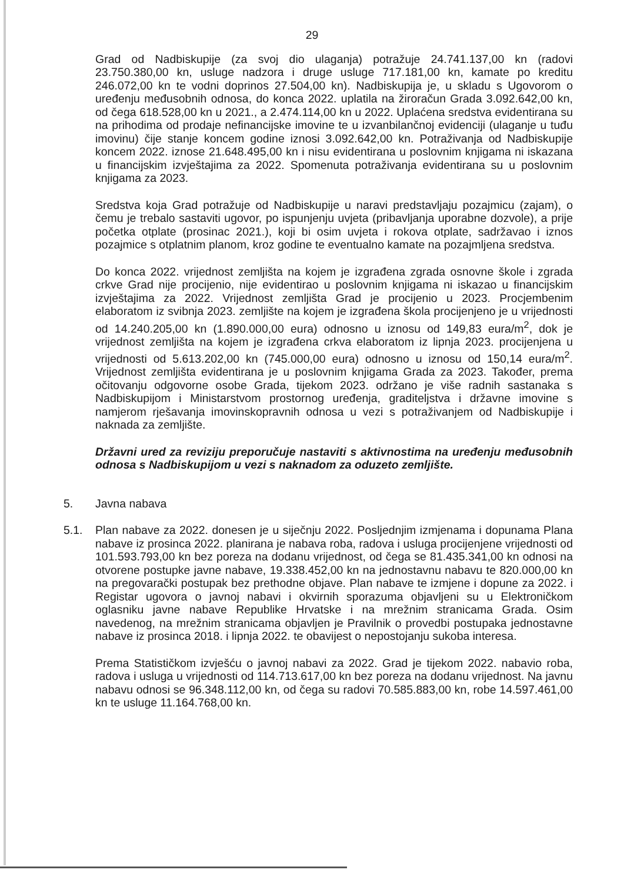29
Grad od Nadbiskupije (za svoj dio ulaganja) potražuje 24.741.137,00 kn (radovi 23.750.380,00 kn, usluge nadzora i druge usluge 717.181,00 kn, kamate po kreditu 246.072,00 kn te vodni doprinos 27.504,00 kn). Nadbiskupija je, u skladu s Ugovorom o uređenju međusobnih odnosa, do konca 2022. uplatila na žiroračun Grada 3.092.642,00 kn, od čega 618.528,00 kn u 2021., a 2.474.114,00 kn u 2022. Uplaćena sredstva evidentirana su na prihodima od prodaje nefinancijske imovine te u izvanbilančnoj evidenciji (ulaganje u tuđu imovinu) čije stanje koncem godine iznosi 3.092.642,00 kn. Potraživanja od Nadbiskupije koncem 2022. iznose 21.648.495,00 kn i nisu evidentirana u poslovnim knjigama ni iskazana u financijskim izvještajima za 2022. Spomenuta potraživanja evidentirana su u poslovnim knjigama za 2023.
Sredstva koja Grad potražuje od Nadbiskupije u naravi predstavljaju pozajmicu (zajam), o čemu je trebalo sastaviti ugovor, po ispunjenju uvjeta (pribavljanja uporabne dozvole), a prije početka otplate (prosinac 2021.), koji bi osim uvjeta i rokova otplate, sadržavao i iznos pozajmice s otplatnim planom, kroz godine te eventualno kamate na pozajmljena sredstva.
Do konca 2022. vrijednost zemljišta na kojem je izgrađena zgrada osnovne škole i zgrada crkve Grad nije procijenio, nije evidentirao u poslovnim knjigama ni iskazao u financijskim izvještajima za 2022. Vrijednost zemljišta Grad je procijenio u 2023. Procjembenim elaboratom iz svibnja 2023. zemljište na kojem je izgrađena škola procijenjeno je u vrijednosti od 14.240.205,00 kn (1.890.000,00 eura) odnosno u iznosu od 149,83 eura/m<sup>2</sup>, dok je vrijednost zemljišta na kojem je izgrađena crkva elaboratom iz lipnja 2023. procijenjena u vrijednosti od 5.613.202,00 kn (745.000,00 eura) odnosno u iznosu od 150,14 eura/m<sup>2</sup>. Vrijednost zemljišta evidentirana je u poslovnim knjigama Grada za 2023. Također, prema očitovanju odgovorne osobe Grada, tijekom 2023. održano je više radnih sastanaka s Nadbiskupijom i Ministarstvom prostornog uređenja, graditeljstva i državne imovine s namjerom rješavanja imovinskopravnih odnosa u vezi s potraživanjem od Nadbiskupije i naknada za zemljište.
Državni ured za reviziju preporučuje nastaviti s aktivnostima na uređenju međusobnih odnosa s Nadbiskupijom u vezi s naknadom za oduzeto zemljište.
5. Javna nabava
5.1. Plan nabave za 2022. donesen je u siječnju 2022. Posljednjim izmjenama i dopunama Plana nabave iz prosinca 2022. planirana je nabava roba, radova i usluga procijenjene vrijednosti od 101.593.793,00 kn bez poreza na dodanu vrijednost, od čega se 81.435.341,00 kn odnosi na otvorene postupke javne nabave, 19.338.452,00 kn na jednostavnu nabavu te 820.000,00 kn na pregovarački postupak bez prethodne objave. Plan nabave te izmjene i dopune za 2022. i Registar ugovora o javnoj nabavi i okvirnih sporazuma objavljeni su u Elektroničkom oglasniku javne nabave Republike Hrvatske i na mrežnim stranicama Grada. Osim navedenog, na mrežnim stranicama objavljen je Pravilnik o provedbi postupaka jednostavne nabave iz prosinca 2018. i lipnja 2022. te obavijest o nepostojanju sukoba interesa.
Prema Statističkom izvješću o javnoj nabavi za 2022. Grad je tijekom 2022. nabavio roba, radova i usluga u vrijednosti od 114.713.617,00 kn bez poreza na dodanu vrijednost. Na javnu nabavu odnosi se 96.348.112,00 kn, od čega su radovi 70.585.883,00 kn, robe 14.597.461,00 kn te usluge 11.164.768,00 kn.